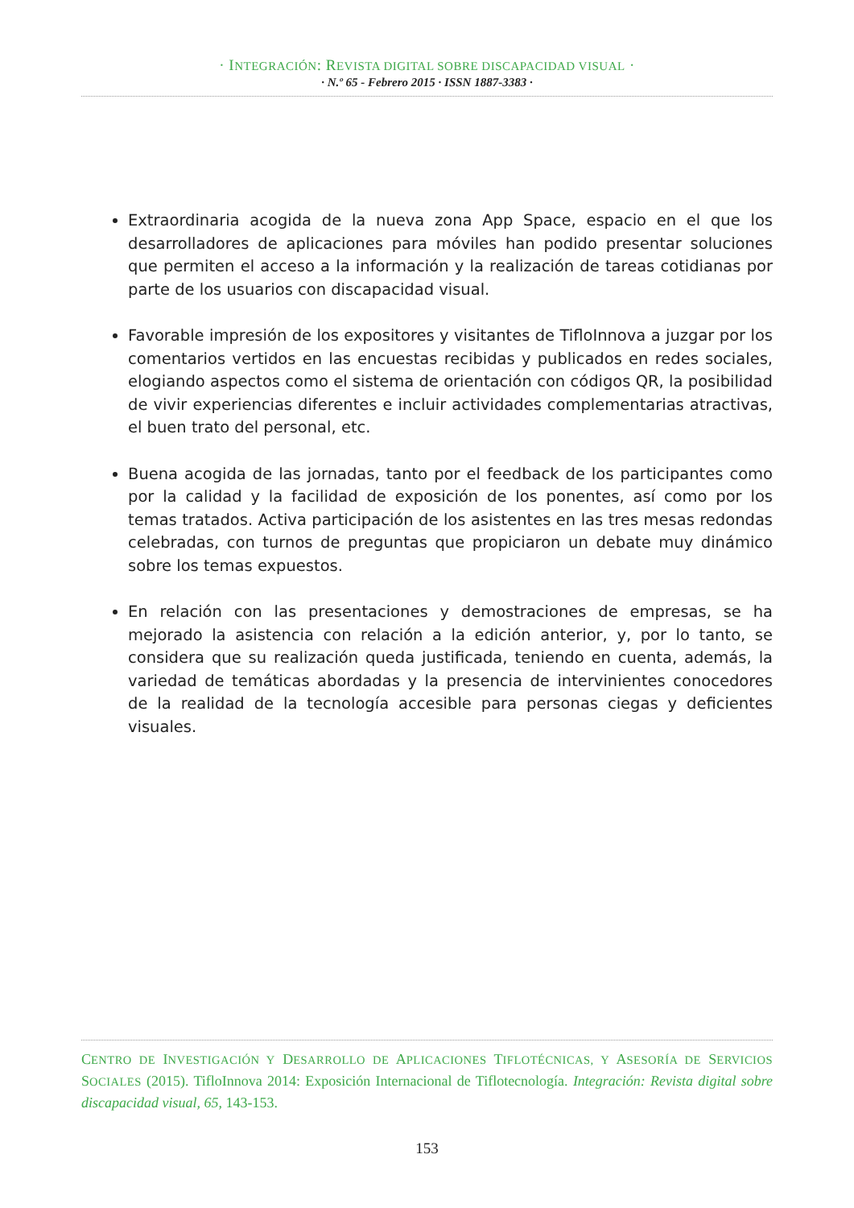· INTEGRACIÓN: REVISTA DIGITAL SOBRE DISCAPACIDAD VISUAL ·
· N.º 65 - Febrero 2015 · ISSN 1887-3383 ·
Extraordinaria acogida de la nueva zona App Space, espacio en el que los desarrolladores de aplicaciones para móviles han podido presentar soluciones que permiten el acceso a la información y la realización de tareas cotidianas por parte de los usuarios con discapacidad visual.
Favorable impresión de los expositores y visitantes de TifloInnova a juzgar por los comentarios vertidos en las encuestas recibidas y publicados en redes sociales, elogiando aspectos como el sistema de orientación con códigos QR, la posibilidad de vivir experiencias diferentes e incluir actividades complementarias atractivas, el buen trato del personal, etc.
Buena acogida de las jornadas, tanto por el feedback de los participantes como por la calidad y la facilidad de exposición de los ponentes, así como por los temas tratados. Activa participación de los asistentes en las tres mesas redondas celebradas, con turnos de preguntas que propiciaron un debate muy dinámico sobre los temas expuestos.
En relación con las presentaciones y demostraciones de empresas, se ha mejorado la asistencia con relación a la edición anterior, y, por lo tanto, se considera que su realización queda justificada, teniendo en cuenta, además, la variedad de temáticas abordadas y la presencia de intervinientes conocedores de la realidad de la tecnología accesible para personas ciegas y deficientes visuales.
CENTRO DE INVESTIGACIÓN Y DESARROLLO DE APLICACIONES TIFLOTÉCNICAS, Y ASESORÍA DE SERVICIOS SOCIALES (2015). TifloInnova 2014: Exposición Internacional de Tiflotecnología. Integración: Revista digital sobre discapacidad visual, 65, 143-153.
153